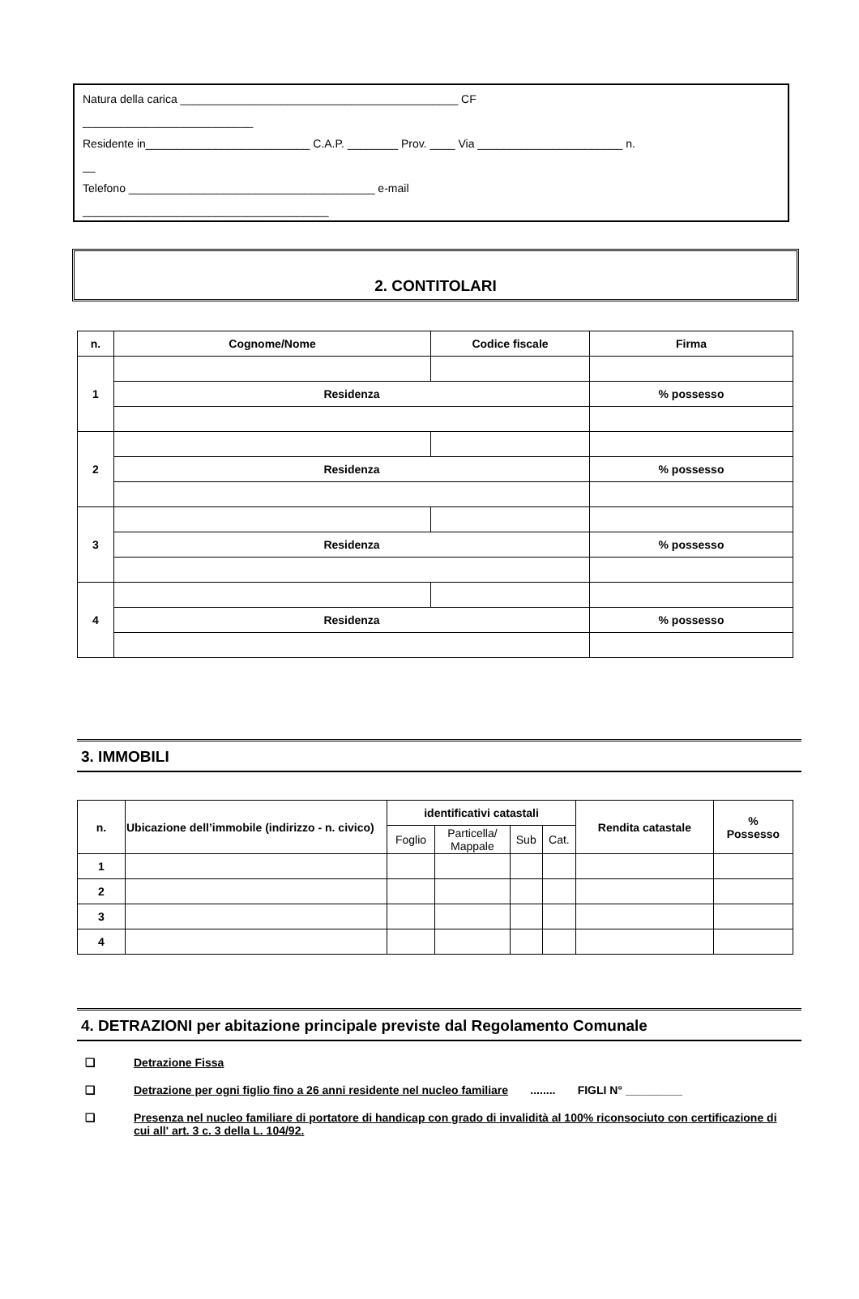Natura della carica ____________________________________________ CF
___________________________
Residente in__________________________ C.A.P. ________ Prov. ____ Via _______________________ n.
__
Telefono _______________________________________ e-mail
_______________________________________
2. CONTITOLARI
| n. | Cognome/Nome | Codice fiscale | Firma | |
| --- | --- | --- | --- | --- |
| 1 | | | | |
| | Residenza | | | % possesso |
| 2 | | | | |
| | Residenza | | | % possesso |
| 3 | | | | |
| | Residenza | | | % possesso |
| 4 | | | | |
| | Residenza | | | % possesso |
3. IMMOBILI
| n. | Ubicazione dell’immobile (indirizzo - n. civico) | identificativi catastali | | | | Rendita catastale | % Possesso |
| --- | --- | --- | --- | --- | --- | --- | --- |
| | | Foglio | Particella/ Mappale | Sub | Cat. | | |
| 1 | | | | | | | |
| 2 | | | | | | | |
| 3 | | | | | | | |
| 4 | | | | | | | |
4. DETRAZIONI per abitazione principale previste dal Regolamento Comunale
❑ Detrazione Fissa
❑ Detrazione per ogni figlio fino a 26 anni residente nel nucleo familiare ........ FIGLI N° _________
❑ Presenza nel nucleo familiare di portatore di handicap con grado di invalidità al 100% riconsociuto con certificazione di cui all' art. 3 c. 3 della L. 104/92.